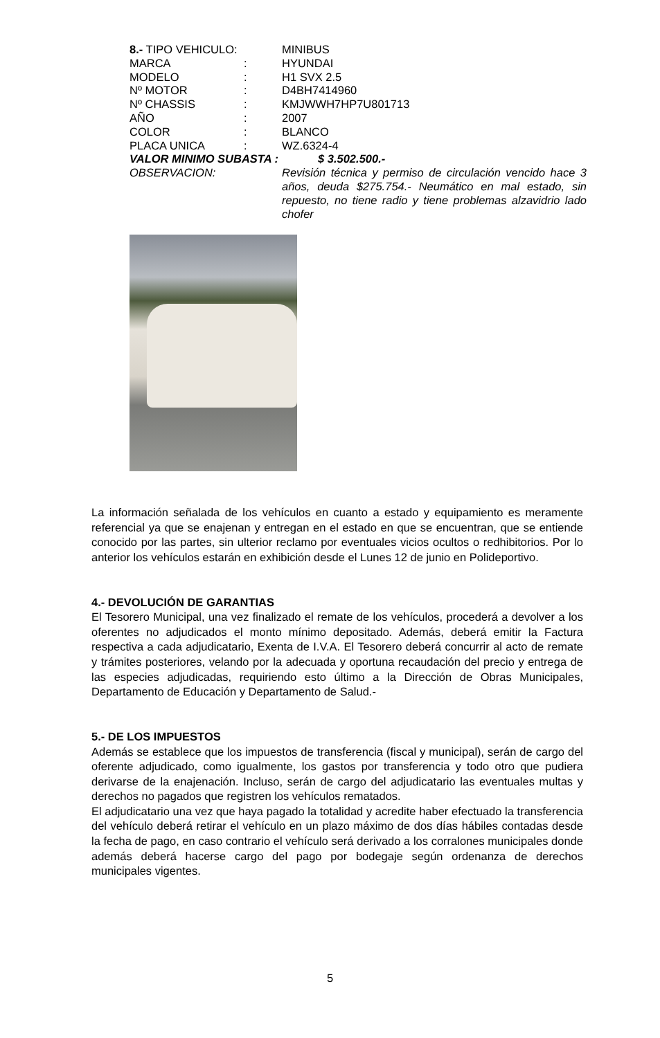8.- TIPO VEHICULO: MINIBUS
MARCA : HYUNDAI
MODELO : H1 SVX 2.5
Nº MOTOR : D4BH7414960
Nº CHASSIS : KMJWWH7HP7U801713
AÑO : 2007
COLOR : BLANCO
PLACA UNICA : WZ.6324-4
VALOR MINIMO SUBASTA : $ 3.502.500.-
OBSERVACION: Revisión técnica y permiso de circulación vencido hace 3 años, deuda $275.754.- Neumático en mal estado, sin repuesto, no tiene radio y tiene problemas alzavidrio lado chofer
La información señalada de los vehículos en cuanto a estado y equipamiento es meramente referencial ya que se enajenan y entregan en el estado en que se encuentran, que se entiende conocido por las partes, sin ulterior reclamo por eventuales vicios ocultos o redhibitorios. Por lo anterior los vehículos estarán en exhibición desde el Lunes 12 de junio en Polideportivo.
4.- DEVOLUCIÓN DE GARANTIAS
El Tesorero Municipal, una vez finalizado el remate de los vehículos, procederá a devolver a los oferentes no adjudicados el monto mínimo depositado. Además, deberá emitir la Factura respectiva a cada adjudicatario, Exenta de I.V.A. El Tesorero deberá concurrir al acto de remate y trámites posteriores, velando por la adecuada y oportuna recaudación del precio y entrega de las especies adjudicadas, requiriendo esto último a la Dirección de Obras Municipales, Departamento de Educación y Departamento de Salud.-
5.- DE LOS IMPUESTOS
Además se establece que los impuestos de transferencia (fiscal y municipal), serán de cargo del oferente adjudicado, como igualmente, los gastos por transferencia y todo otro que pudiera derivarse de la enajenación. Incluso, serán de cargo del adjudicatario las eventuales multas y derechos no pagados que registren los vehículos rematados.
El adjudicatario una vez que haya pagado la totalidad y acredite haber efectuado la transferencia del vehículo deberá retirar el vehículo en un plazo máximo de dos días hábiles contadas desde la fecha de pago, en caso contrario el vehículo será derivado a los corralones municipales donde además deberá hacerse cargo del pago por bodegaje según ordenanza de derechos municipales vigentes.
5